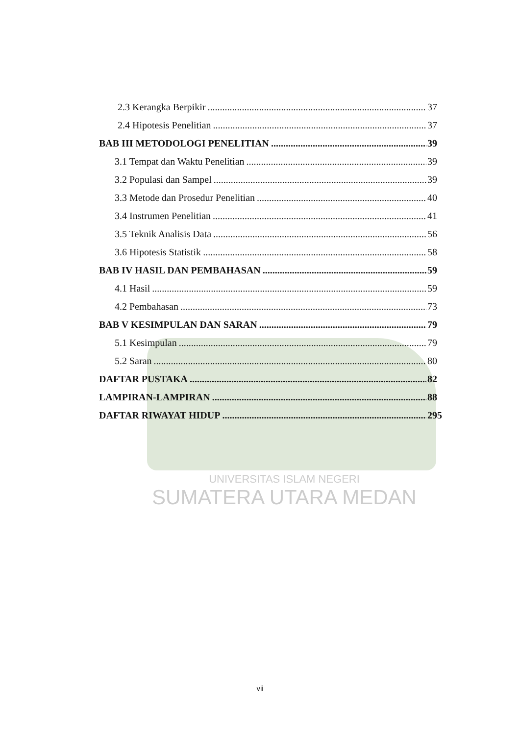UNIVERSITAS ISLAM NEGERI
SUMATERA UTARA MEDAN
2.3 Kerangka Berpikir 37
2.4 Hipotesis Penelitian 37
BAB III METODOLOGI PENELITIAN 39
3.1 Tempat dan Waktu Penelitian 39
3.2 Populasi dan Sampel 39
3.3 Metode dan Prosedur Penelitian 40
3.4 Instrumen Penelitian 41
3.5 Teknik Analisis Data 56
3.6 Hipotesis Statistik 58
BAB IV HASIL DAN PEMBAHASAN 59
4.1 Hasil 59
4.2 Pembahasan 73
BAB V KESIMPULAN DAN SARAN 79
5.1 Kesimpulan 79
5.2 Saran 80
DAFTAR PUSTAKA 82
LAMPIRAN-LAMPIRAN 88
DAFTAR RIWAYAT HIDUP 295
vii